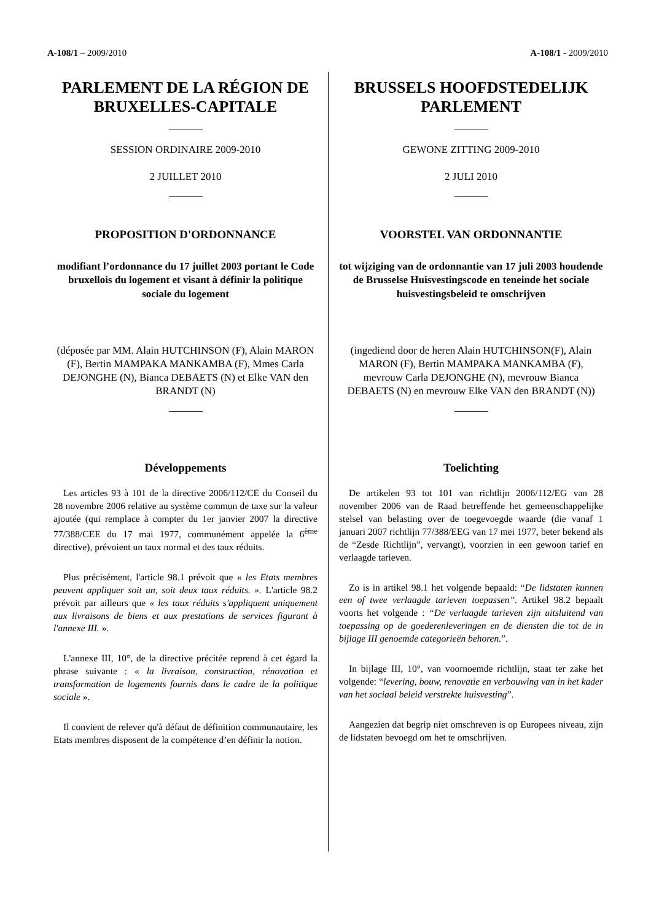A-108/1 – 2009/2010 A-108/1 - 2009/2010
PARLEMENT DE LA RÉGION DE BRUXELLES-CAPITALE
SESSION ORDINAIRE 2009-2010
2 JUILLET 2010
PROPOSITION D'ORDONNANCE
modifiant l’ordonnance du 17 juillet 2003 portant le Code bruxellois du logement et visant à définir la politique sociale du logement
(déposée par MM. Alain HUTCHINSON (F), Alain MARON (F), Bertin MAMPAKA MANKAMBA (F), Mmes Carla DEJONGHE (N), Bianca DEBAETS (N) et Elke VAN den BRANDT (N)
Développements
Les articles 93 à 101 de la directive 2006/112/CE du Conseil du 28 novembre 2006 relative au système commun de taxe sur la valeur ajoutée (qui remplace à compter du 1er janvier 2007 la directive 77/388/CEE du 17 mai 1977, communément appelée la 6<sup>ème</sup> directive), prévoient un taux normal et des taux réduits.
Plus précisément, l'article 98.1 prévoit que « les Etats membres peuvent appliquer soit un, soit deux taux réduits. ». L'article 98.2 prévoit par ailleurs que « les taux réduits s'appliquent uniquement aux livraisons de biens et aux prestations de services figurant à l'annexe III. ».
L'annexe III, 10°, de la directive précitée reprend à cet égard la phrase suivante : « la livraison, construction, rénovation et transformation de logements fournis dans le cadre de la politique sociale ».
Il convient de relever qu'à défaut de définition communautaire, les Etats membres disposent de la compétence d’en définir la notion.
BRUSSELS HOOFDSTEDELIJK PARLEMENT
GEWONE ZITTING 2009-2010
2 JULI 2010
VOORSTEL VAN ORDONNANTIE
tot wijziging van de ordonnantie van 17 juli 2003 houdende de Brusselse Huisvestingscode en teneinde het sociale huisvestingsbeleid te omschrijven
(ingediend door de heren Alain HUTCHINSON(F), Alain MARON (F), Bertin MAMPAKA MANKAMBA (F), mevrouw Carla DEJONGHE (N), mevrouw Bianca DEBAETS (N) en mevrouw Elke VAN den BRANDT (N))
Toelichting
De artikelen 93 tot 101 van richtlijn 2006/112/EG van 28 november 2006 van de Raad betreffende het gemeenschappelijke stelsel van belasting over de toegevoegde waarde (die vanaf 1 januari 2007 richtlijn 77/388/EEG van 17 mei 1977, beter bekend als de “Zesde Richtlijn”, vervangt), voorzien in een gewoon tarief en verlaagde tarieven.
Zo is in artikel 98.1 het volgende bepaald: “De lidstaten kunnen een of twee verlaagde tarieven toepassen”. Artikel 98.2 bepaalt voorts het volgende : “De verlaagde tarieven zijn uitsluitend van toepassing op de goederenleveringen en de diensten die tot de in bijlage III genoemde categorieën behoren.”.
In bijlage III, 10°, van voornoemde richtlijn, staat ter zake het volgende: “levering, bouw, renovatie en verbouwing van in het kader van het sociaal beleid verstrekte huisvesting”.
Aangezien dat begrip niet omschreven is op Europees niveau, zijn de lidstaten bevoegd om het te omschrijven.